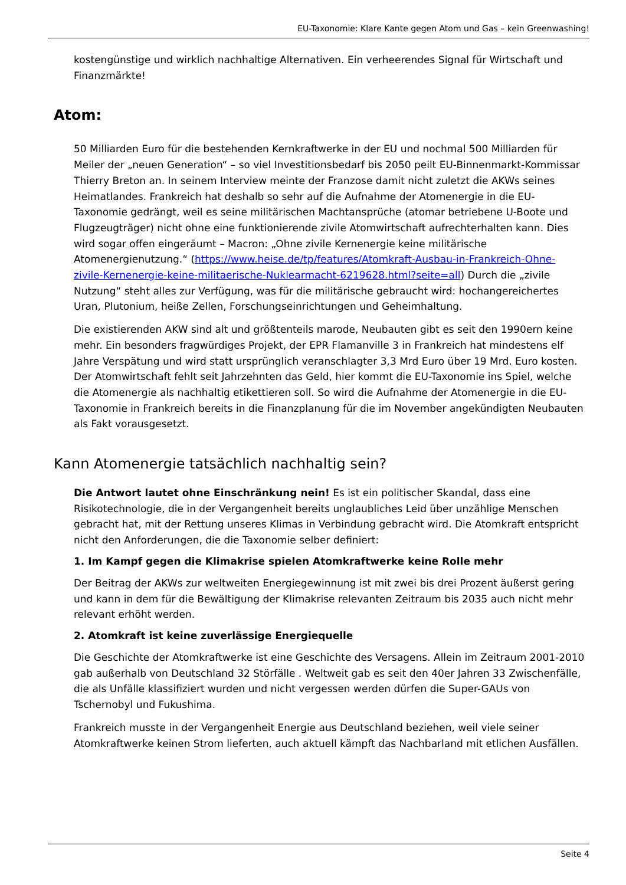EU-Taxonomie: Klare Kante gegen Atom und Gas – kein Greenwashing!
kostengünstige und wirklich nachhaltige Alternativen. Ein verheerendes Signal für Wirtschaft und Finanzmärkte!
Atom:
50 Milliarden Euro für die bestehenden Kernkraftwerke in der EU und nochmal 500 Milliarden für Meiler der „neuen Generation“ – so viel Investitionsbedarf bis 2050 peilt EU-Binnenmarkt-Kommissar Thierry Breton an. In seinem Interview meinte der Franzose damit nicht zuletzt die AKWs seines Heimatlandes. Frankreich hat deshalb so sehr auf die Aufnahme der Atomenergie in die EU-Taxonomie gedrängt, weil es seine militärischen Machtansprüche (atomar betriebene U-Boote und Flugzeugträger) nicht ohne eine funktionierende zivile Atomwirtschaft aufrechterhalten kann. Dies wird sogar offen eingeräumt – Macron: „Ohne zivile Kernenergie keine militärische Atomenergienutzung.“ (https://www.heise.de/tp/features/Atomkraft-Ausbau-in-Frankreich-Ohne-zivile-Kernenergie-keine-militaerische-Nuklearmacht-6219628.html?seite=all) Durch die „zivile Nutzung“ steht alles zur Verfügung, was für die militärische gebraucht wird: hochangereichertes Uran, Plutonium, heiße Zellen, Forschungseinrichtungen und Geheimhaltung.
Die existierenden AKW sind alt und größtenteils marode, Neubauten gibt es seit den 1990ern keine mehr. Ein besonders fragwürdiges Projekt, der EPR Flamanville 3 in Frankreich hat mindestens elf Jahre Verspätung und wird statt ursprünglich veranschlagter 3,3 Mrd Euro über 19 Mrd. Euro kosten. Der Atomwirtschaft fehlt seit Jahrzehnten das Geld, hier kommt die EU-Taxonomie ins Spiel, welche die Atomenergie als nachhaltig etikettieren soll. So wird die Aufnahme der Atomenergie in die EU-Taxonomie in Frankreich bereits in die Finanzplanung für die im November angekündigten Neubauten als Fakt vorausgesetzt.
Kann Atomenergie tatsächlich nachhaltig sein?
Die Antwort lautet ohne Einschränkung nein! Es ist ein politischer Skandal, dass eine Risikotechnologie, die in der Vergangenheit bereits unglaubliches Leid über unzählige Menschen gebracht hat, mit der Rettung unseres Klimas in Verbindung gebracht wird. Die Atomkraft entspricht nicht den Anforderungen, die die Taxonomie selber definiert:
1. Im Kampf gegen die Klimakrise spielen Atomkraftwerke keine Rolle mehr
Der Beitrag der AKWs zur weltweiten Energiegewinnung ist mit zwei bis drei Prozent äußerst gering und kann in dem für die Bewältigung der Klimakrise relevanten Zeitraum bis 2035 auch nicht mehr relevant erhöht werden.
2. Atomkraft ist keine zuverlässige Energiequelle
Die Geschichte der Atomkraftwerke ist eine Geschichte des Versagens. Allein im Zeitraum 2001-2010 gab außerhalb von Deutschland 32 Störfälle . Weltweit gab es seit den 40er Jahren 33 Zwischenfälle, die als Unfälle klassifiziert wurden und nicht vergessen werden dürfen die Super-GAUs von Tschernobyl und Fukushima.
Frankreich musste in der Vergangenheit Energie aus Deutschland beziehen, weil viele seiner Atomkraftwerke keinen Strom lieferten, auch aktuell kämpft das Nachbarland mit etlichen Ausfällen.
Seite 4